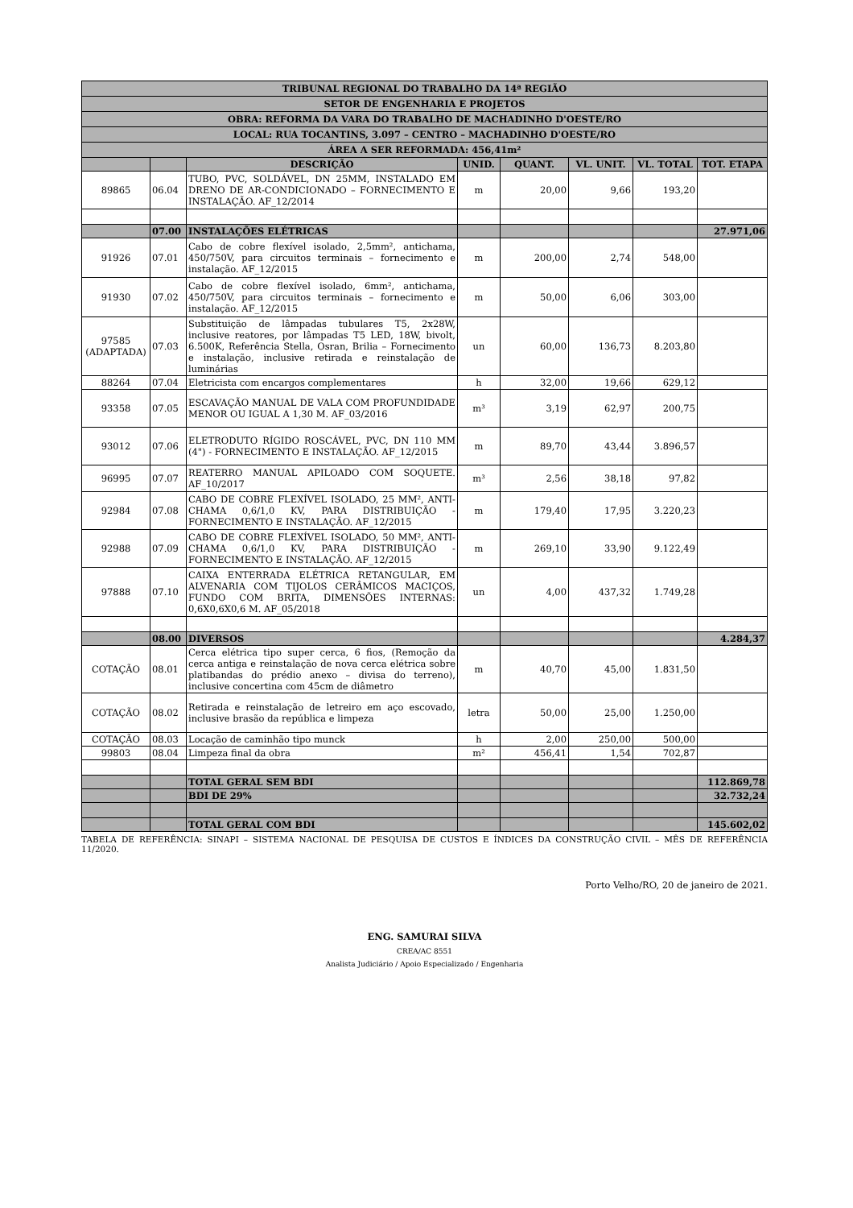| TRIBUNAL REGIONAL DO TRABALHO DA 14ª REGIÃO | | | | | | | |
| SETOR DE ENGENHARIA E PROJETOS | | | | | | | |
| OBRA: REFORMA DA VARA DO TRABALHO DE MACHADINHO D'OESTE/RO | | | | | | | |
| LOCAL: RUA TOCANTINS, 3.097 – CENTRO – MACHADINHO D'OESTE/RO | | | | | | | |
| ÁREA A SER REFORMADA: 456,41m² | | | | | | | |
| | | DESCRIÇÃO | UNID. | QUANT. | VL. UNIT. | VL. TOTAL | TOT. ETAPA |
| 89865 | 06.04 | TUBO, PVC, SOLDÁVEL, DN 25MM, INSTALADO EM DRENO DE AR-CONDICIONADO – FORNECIMENTO E INSTALAÇÃO. AF_12/2014 | m | 20,00 | 9,66 | 193,20 | |
| | 07.00 | INSTALAÇÕES ELÉTRICAS | | | | | 27.971,06 |
| 91926 | 07.01 | Cabo de cobre flexível isolado, 2,5mm², antichama, 450/750V, para circuitos terminais – fornecimento e instalação. AF_12/2015 | m | 200,00 | 2,74 | 548,00 | |
| 91930 | 07.02 | Cabo de cobre flexível isolado, 6mm², antichama, 450/750V, para circuitos terminais – fornecimento e instalação. AF_12/2015 | m | 50,00 | 6,06 | 303,00 | |
| 97585 (ADAPTADA) | 07.03 | Substituição de lâmpadas tubulares T5, 2x28W, inclusive reatores, por lâmpadas T5 LED, 18W, bivolt, 6.500K, Referência Stella, Osran, Brilia – Fornecimento e instalação, inclusive retirada e reinstalação de luminárias | un | 60,00 | 136,73 | 8.203,80 | |
| 88264 | 07.04 | Eletricista com encargos complementares | h | 32,00 | 19,66 | 629,12 | |
| 93358 | 07.05 | ESCAVAÇÃO MANUAL DE VALA COM PROFUNDIDADE MENOR OU IGUAL A 1,30 M. AF_03/2016 | m³ | 3,19 | 62,97 | 200,75 | |
| 93012 | 07.06 | ELETRODUTO RÍGIDO ROSCÁVEL, PVC, DN 110 MM (4") - FORNECIMENTO E INSTALAÇÃO. AF_12/2015 | m | 89,70 | 43,44 | 3.896,57 | |
| 96995 | 07.07 | REATERRO MANUAL APILOADO COM SOQUETE. AF_10/2017 | m³ | 2,56 | 38,18 | 97,82 | |
| 92984 | 07.08 | CABO DE COBRE FLEXÍVEL ISOLADO, 25 MM², ANTI-CHAMA 0,6/1,0 KV, PARA DISTRIBUIÇÃO - FORNECIMENTO E INSTALAÇÃO. AF_12/2015 | m | 179,40 | 17,95 | 3.220,23 | |
| 92988 | 07.09 | CABO DE COBRE FLEXÍVEL ISOLADO, 50 MM², ANTI-CHAMA 0,6/1,0 KV, PARA DISTRIBUIÇÃO - FORNECIMENTO E INSTALAÇÃO. AF_12/2015 | m | 269,10 | 33,90 | 9.122,49 | |
| 97888 | 07.10 | CAIXA ENTERRADA ELÉTRICA RETANGULAR, EM ALVENARIA COM TIJOLOS CERÂMICOS MACIÇOS, FUNDO COM BRITA, DIMENSÕES INTERNAS: 0,6X0,6X0,6 M. AF_05/2018 | un | 4,00 | 437,32 | 1.749,28 | |
| | 08.00 | DIVERSOS | | | | | 4.284,37 |
| COTAÇÃO | 08.01 | Cerca elétrica tipo super cerca, 6 fios, (Remoção da cerca antiga e reinstalação de nova cerca elétrica sobre platibandas do prédio anexo – divisa do terreno), inclusive concertina com 45cm de diâmetro | m | 40,70 | 45,00 | 1.831,50 | |
| COTAÇÃO | 08.02 | Retirada e reinstalação de letreiro em aço escovado, inclusive brasão da república e limpeza | letra | 50,00 | 25,00 | 1.250,00 | |
| COTAÇÃO | 08.03 | Locação de caminhão tipo munck | h | 2,00 | 250,00 | 500,00 | |
| 99803 | 08.04 | Limpeza final da obra | m² | 456,41 | 1,54 | 702,87 | |
| | | TOTAL GERAL SEM BDI | | | | | 112.869,78 |
| | | BDI DE 29% | | | | | 32.732,24 |
| | | TOTAL GERAL COM BDI | | | | | 145.602,02 |
TABELA DE REFERÊNCIA: SINAPI – SISTEMA NACIONAL DE PESQUISA DE CUSTOS E ÍNDICES DA CONSTRUÇÃO CIVIL – MÊS DE REFERÊNCIA 11/2020.
Porto Velho/RO, 20 de janeiro de 2021.
ENG. SAMURAI SILVA
CREA/AC 8551
Analista Judiciário / Apoio Especializado / Engenharia